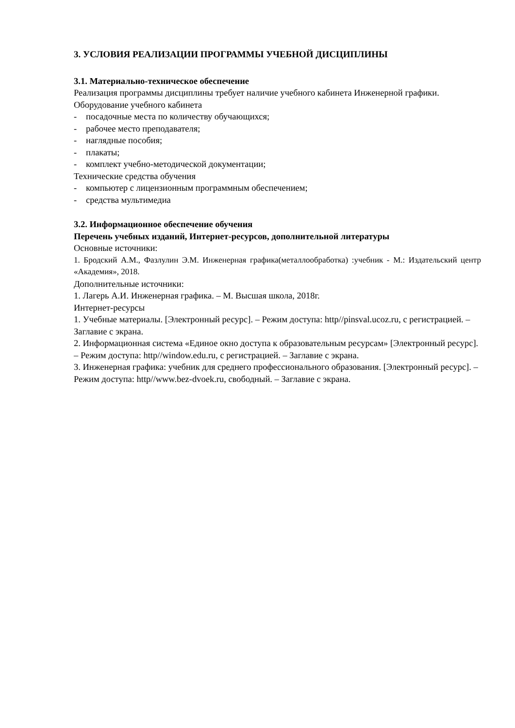3. УСЛОВИЯ РЕАЛИЗАЦИИ ПРОГРАММЫ УЧЕБНОЙ ДИСЦИПЛИНЫ
3.1. Материально-техническое обеспечение
Реализация программы дисциплины требует наличие учебного кабинета Инженерной графики.
Оборудование учебного кабинета
- посадочные места по количеству обучающихся;
- рабочее место преподавателя;
- наглядные пособия;
- плакаты;
- комплект учебно-методической документации;
Технические средства обучения
- компьютер с лицензионным программным обеспечением;
- средства мультимедиа
3.2. Информационное обеспечение обучения
Перечень учебных изданий, Интернет-ресурсов, дополнительной литературы
Основные источники:
1. Бродский А.М., Фазлулин Э.М. Инженерная графика(металлообработка) :учебник - М.: Издательский центр «Академия», 2018.
Дополнительные источники:
1. Лагерь А.И. Инженерная графика. – М. Высшая школа, 2018г.
Интернет-ресурсы
1. Учебные материалы. [Электронный ресурс]. – Режим доступа: http//pinsval.ucoz.ru, с регистрацией. – Заглавие с экрана.
2. Информационная система «Единое окно доступа к образовательным ресурсам» [Электронный ресурс]. – Режим доступа: http//window.edu.ru, с регистрацией. – Заглавие с экрана.
3. Инженерная графика: учебник для среднего профессионального образования. [Электронный ресурс]. – Режим доступа: http//www.bez-dvoek.ru, свободный. – Заглавие с экрана.